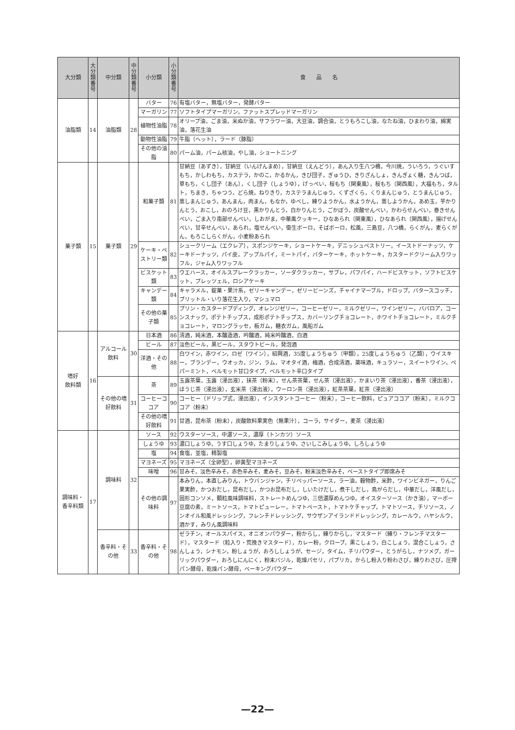| 大分類 | 大 分 類 番 号 | 中分類 | 中 分 類 番 号 | 小分類 | 小 分 類 番 号 | 食 品 名 |
| --- | --- | --- | --- | --- | --- | --- |
| 油脂類 | 14 | 油脂類 | 28 | バター | 76 | 有塩バター，無塩バター，発酵バター |
| | | | | マーガリン | 77 | ソフトタイプマーガリン，ファットスプレッドマーガリン |
| | | | | 植物性油脂 | 78 | オリーブ油，ごま油，米ぬか油，サフラワー油，大豆油，調合油，とうもろこし油，なたね油，ひまわり油，綿実油，落花生油 |
| | | | | 動物性油脂 | 79 | 牛脂（ヘット），ラード（豚脂） |
| | | | | その他の油脂 | 80 | パーム油，パーム核油，やし油，ショートニング |
| 菓子類 | 15 | 菓子類 | 29 | 和菓子類 | 81 | 甘納豆（あずき），甘納豆（いんげんまめ），甘納豆（えんどう），あん入り生八つ橋，今川焼，ういろう，うぐいすもち，かしわもち，カステラ，かのこ，かるかん，きび団子，ぎゅうひ，きりざんしょ，きんぎょく糖，きんつば，草もち，くし団子（あん），くし団子（しょうゆ），げっぺい，桜もち（関東風），桜もち（関西風），大福もち，タルト，ちまき，ちゃつう，どら焼，ねりきり，カステラまんじゅう，くずざくら，くりまんじゅう，とうまんじゅう，蒸しまんじゅう，あんまん，肉まん，もなか，ゆべし，練りようかん，水ようかん，蒸しようかん，あめ玉，芋かりんとう，おこし，おのろけ豆，黒かりんとう，白かりんとう，ごかぼう，炭酸せんべい，かわらせんべい，巻きせんべい，ごま入り南部せんべい，しおがま，中華風クッキー，ひなあられ（関東風），ひなあられ（関西風），揚げせんべい，甘辛せんべい，あられ，塩せんべい，衛生ボーロ，そばボーロ，松風，三島豆，八つ橋，らくがん，麦らくがん，もろこしらくがん，小麦粉あられ |
| | | | | ケーキ・ペストリー類 | 82 | シュークリーム（エクレア），スポンジケーキ，ショートケーキ，デニッシュペストリー，イーストドーナッツ，ケーキドーナッツ，パイ皮，アップルパイ，ミートパイ，バターケーキ，ホットケーキ，カスタードクリーム入りワッフル，ジャム入りワッフル |
| | | | | ビスケット類 | 83 | ウエハース，オイルスプレークラッカー，ソーダクラッカー，サブレ，パフパイ，ハードビスケット，ソフトビスケット，プレッツェル，ロシアケーキ |
| | | | | キャンデー類 | 84 | キャラメル，錠菓・果汁系，ゼリーキャンデー，ゼリービーンズ，チャイナマーブル，ドロップ，バタースコッチ，ブリットル・いり落花生入り，マシュマロ |
| | | | | その他の菓子類 | 85 | プリン・カスタードプディング，オレンジゼリー，コーヒーゼリー，ミルクゼリー，ワインゼリー，ババロア，コーンスナック，ポテトチップス，成形ポテトチップス，カバーリングチョコレート，ホワイトチョコレート，ミルクチョコレート，マロングラッセ，板ガム，糖衣ガム，風船ガム |
| 嗜好 飲料類 | 16 | アルコール飲料 | 30 | 日本酒 | 86 | 清酒，純米酒，本醸造酒，吟醸酒，純米吟醸酒，白酒 |
| | | | | ビール | 87 | 淡色ビール，黒ビール，スタウトビール，発泡酒 |
| | | | | 洋酒・その他 | 88 | 白ワイン，赤ワイン，ロゼ（ワイン），紹興酒，35度しょうちゅう（甲類），25度しょうちゅう（乙類），ウイスキー，ブランデー，ウオッカ，ジン，ラム，マオタイ酒，梅酒，合成清酒，薬味酒，キュラソー，スイートワイン，ペパーミント，ベルモット甘口タイプ，ベルモット辛口タイプ |
| | | その他の嗜好飲料 | 31 | 茶 | 89 | 玉露茶葉，玉露（浸出液），抹茶（粉末），せん茶茶葉，せん茶（浸出液），かまいり茶（浸出液），番茶（浸出液），ほうじ茶（浸出液），玄米茶（浸出液），ウーロン茶（浸出液），紅茶茶葉，紅茶（浸出液） |
| | | | | コーヒーココア | 90 | コーヒー（ドリップ式，浸出液），インスタントコーヒー（粉末），コーヒー飲料，ピュアココア（粉末），ミルクココア（粉末） |
| | | | | その他の嗜好飲料 | 91 | 甘酒，昆布茶（粉末），炭酸飲料果実色（無果汁），コーラ，サイダー，麦茶（浸出液） |
| 調味料・ 香辛料類 | 17 | 調味料 | 32 | ソース | 92 | ウスターソース，中濃ソース，濃厚（トンカツ）ソース |
| | | | | しょうゆ | 93 | 濃口しょうゆ，うす口しょうゆ，たまりしょうゆ，さいしこみしょうゆ，しろしょうゆ |
| | | | | 塩 | 94 | 食塩，並塩，精製塩 |
| | | | | マヨネーズ | 95 | マヨネーズ（全卵型），卵黄型マヨネーズ |
| | | | | 味噌 | 96 | 甘みそ，淡色辛みそ，赤色辛みそ，麦みそ，豆みそ，粉末淡色辛みそ，ペーストタイプ即席みそ |
| | | | | その他の調味料 | 97 | 本みりん，本直しみりん，トウバンジャン，チリペッパーソース，ラー油，穀物酢，米酢，ワインビネガー，りんご果実酢，かつおだし，昆布だし，かつお昆布だし，しいたけだし，煮干しだし，鳥がらだし，中華だし，洋風だし，固形コンソメ，顆粒風味調味料，ストレートめんつゆ，三倍濃厚めんつゆ，オイスターソース（かき油），マーボー豆腐の素，ミートソース，トマトピューレー，トマトペースト，トマトケチャップ，トマトソース，チリソース，ノンオイル和風ドレッシング，フレンチドレッシング，サウザンアイランドドレッシング，カレールウ，ハヤシルウ，酒かす，みりん風調味料 |
| | | 香辛料・その他 | 33 | 香辛料・その他 | 98 | ゼラチン，オールスパイス，オニオンパウダー，粉からし，練りからし，マスタード（練り・フレンチマスタード），マスタード（粒入り・荒挽きマスタード），カレー粉，クローブ，黒こしょう，白こしょう，混合こしょう，さんしょう，シナモン，粉しょうが，おろししょうが，セージ，タイム，チリパウダー，とうがらし，ナツメグ，ガーリックパウダー，おろしにんにく，粉末バジル，乾燥パセリ，パプリカ，からし粉入り粉わさび，練りわさび，圧搾パン酵母，乾燥パン酵母，ベーキングパウダー |
—22—